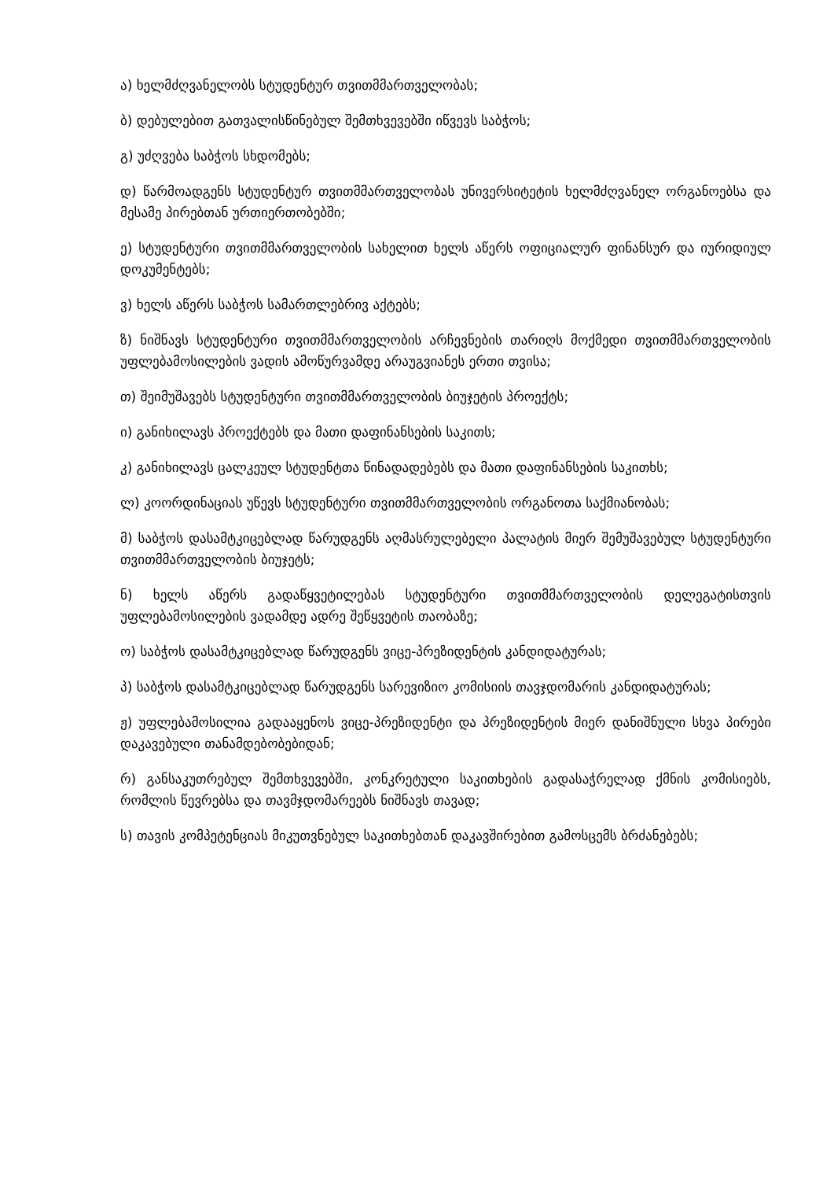ა) ხელმძღვანელობს სტუდენტურ თვითმმართველობას;
ბ) დებულებით გათვალისწინებულ შემთხვევებში იწვევს საბჭოს;
გ) უძღვება საბჭოს სხდომებს;
დ) წარმოადგენს სტუდენტურ თვითმმართველობას უნივერსიტეტის ხელმძღვანელ ორგანოებსა და მესამე პირებთან ურთიერთობებში;
ე) სტუდენტური თვითმმართველობის სახელით ხელს აწერს ოფიციალურ ფინანსურ და იურიდიულ დოკუმენტებს;
ვ) ხელს აწერს საბჭოს სამართლებრივ აქტებს;
ზ) ნიშნავს სტუდენტური თვითმმართველობის არჩევნების თარიღს მოქმედი თვითმმართველობის უფლებამოსილების ვადის ამოწურვამდე არაუგვიანეს ერთი თვისა;
თ) შეიმუშავებს სტუდენტური თვითმმართველობის ბიუჯეტის პროექტს;
ი) განიხილავს პროექტებს და მათი დაფინანსების საკითს;
კ) განიხილავს ცალკეულ სტუდენტთა წინადადებებს და მათი დაფინანსების საკითხს;
ლ) კოორდინაციას უწევს სტუდენტური თვითმმართველობის ორგანოთა საქმიანობას;
მ) საბჭოს დასამტკიცებლად წარუდგენს აღმასრულებელი პალატის მიერ შემუშავებულ სტუდენტური თვითმმართველობის ბიუჯეტს;
ნ) ხელს აწერს გადაწყვეტილებას სტუდენტური თვითმმართველობის დელეგატისთვის უფლებამოსილების ვადამდე ადრე შეწყვეტის თაობაზე;
ო) საბჭოს დასამტკიცებლად წარუდგენს ვიცე-პრეზიდენტის კანდიდატურას;
პ) საბჭოს დასამტკიცებლად წარუდგენს სარევიზიო კომისიის თავჯდომარის კანდიდატურას;
ჟ) უფლებამოსილია გადააყენოს ვიცე-პრეზიდენტი და პრეზიდენტის მიერ დანიშნული სხვა პირები დაკავებული თანამდებობებიდან;
რ) განსაკუთრებულ შემთხვევებში, კონკრეტული საკითხების გადასაჭრელად ქმნის კომისიებს, რომლის წევრებსა და თავმჯდომარეებს ნიშნავს თავად;
ს) თავის კომპეტენციას მიკუთვნებულ საკითხებთან დაკავშირებით გამოსცემს ბრძანებებს;